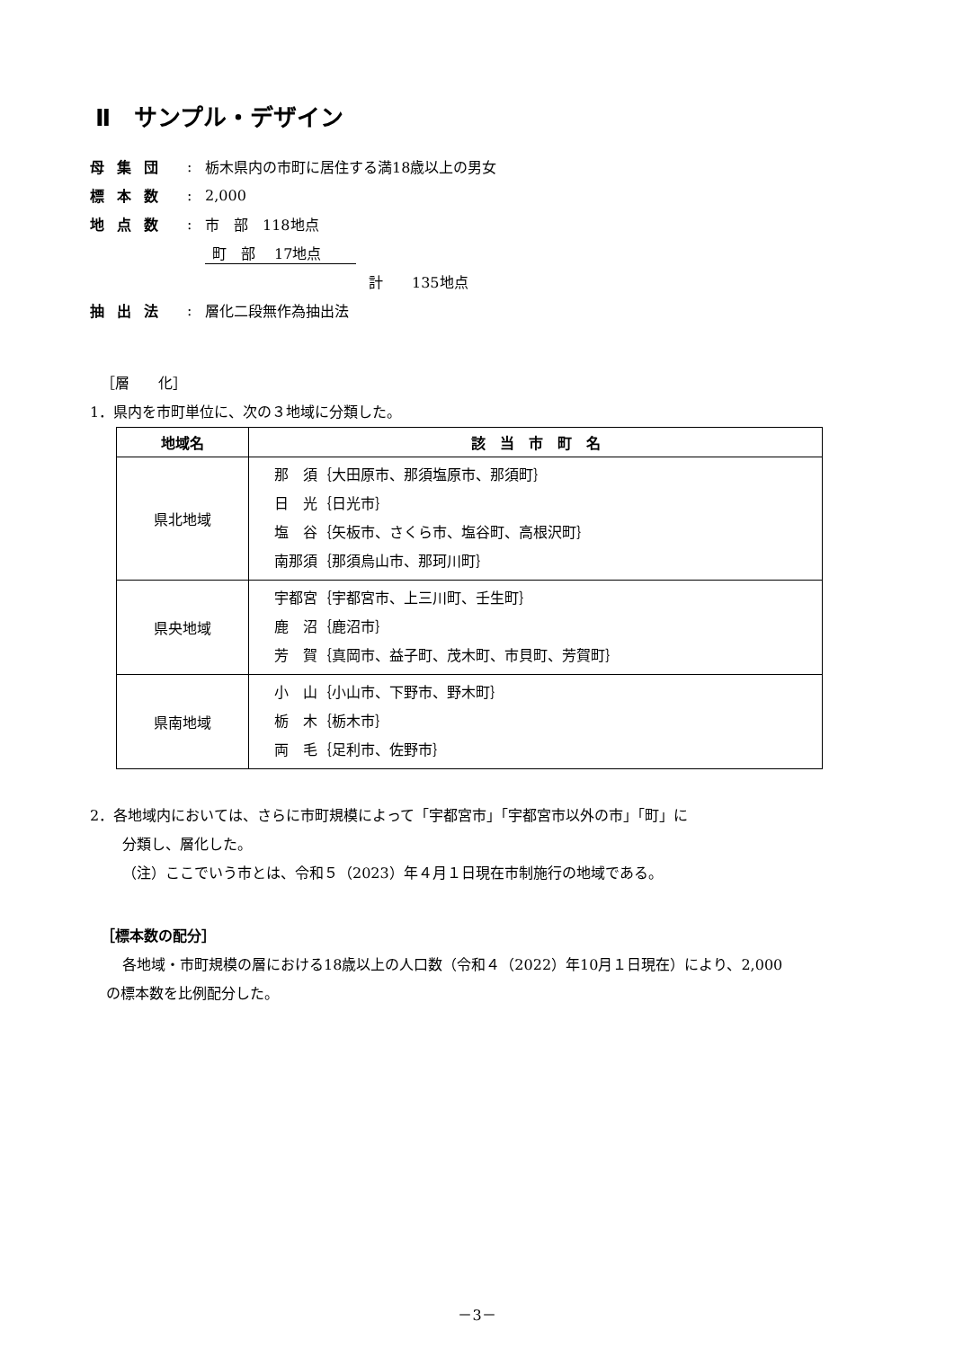Ⅱ　サンプル・デザイン
母集団: 栃木県内の市町に居住する満18歳以上の男女
標本数: 2,000
地点数: 市　部　118地点
町　部　 17地点
計　　135地点
抽出法: 層化二段無作為抽出法
［層　　化］
1．県内を市町単位に、次の３地域に分類した。
| 地域名 | 該 当 市 町 名 |
| --- | --- |
| 県北地域 | 那 須｛大田原市、那須塩原市、那須町｝ 日 光｛日光市｝ 塩 谷｛矢板市、さくら市、塩谷町、高根沢町｝ 南那須｛那須烏山市、那珂川町｝ |
| 県央地域 | 宇都宮｛宇都宮市、上三川町、壬生町｝ 鹿 沼｛鹿沼市｝ 芳 賀｛真岡市、益子町、茂木町、市貝町、芳賀町｝ |
| 県南地域 | 小 山｛小山市、下野市、野木町｝ 栃 木｛栃木市｝ 両 毛｛足利市、佐野市｝ |
2．各地域内においては、さらに市町規模によって「宇都宮市」「宇都宮市以外の市」「町」に
分類し、層化した。
（注）ここでいう市とは、令和５（2023）年４月１日現在市制施行の地域である。
［標本数の配分］
各地域・市町規模の層における18歳以上の人口数（令和４（2022）年10月１日現在）により、2,000
の標本数を比例配分した。
－3－